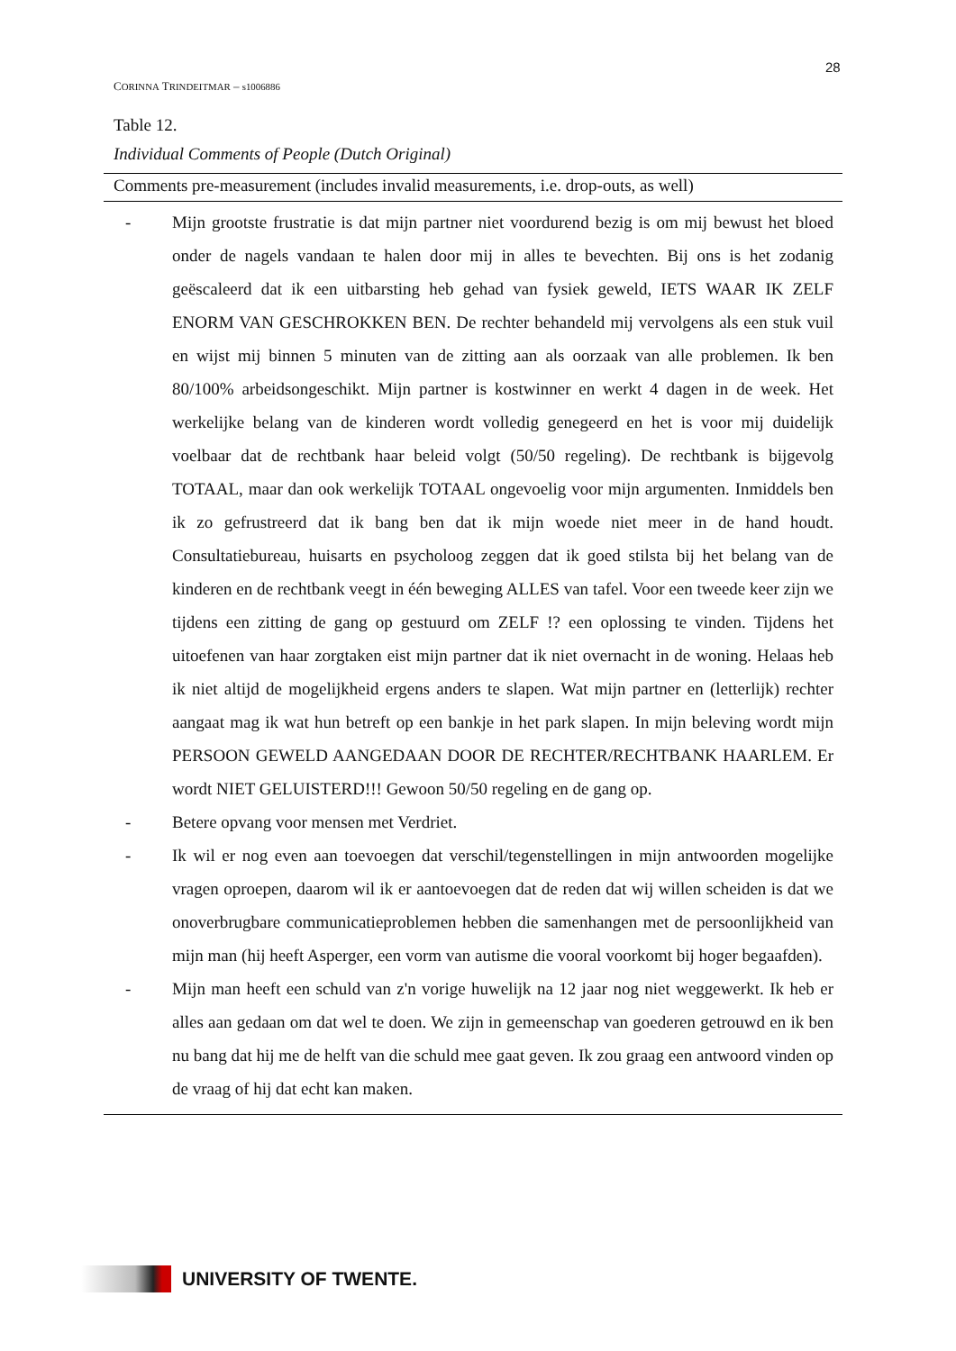28
CORINNA TRINDEITMAR – s1006886
Table 12.
Individual Comments of People (Dutch Original)
| Comments pre-measurement (includes invalid measurements, i.e. drop-outs, as well) |
| --- |
| - Mijn grootste frustratie is dat mijn partner niet voordurend bezig is om mij bewust het bloed onder de nagels vandaan te halen door mij in alles te bevechten. Bij ons is het zodanig geëscaleerd dat ik een uitbarsting heb gehad van fysiek geweld, IETS WAAR IK ZELF ENORM VAN GESCHROKKEN BEN. De rechter behandeld mij vervolgens als een stuk vuil en wijst mij binnen 5 minuten van de zitting aan als oorzaak van alle problemen. Ik ben 80/100% arbeidsongeschikt. Mijn partner is kostwinner en werkt 4 dagen in de week. Het werkelijke belang van de kinderen wordt volledig genegeerd en het is voor mij duidelijk voelbaar dat de rechtbank haar beleid volgt (50/50 regeling). De rechtbank is bijgevolg TOTAAL, maar dan ook werkelijk TOTAAL ongevoelig voor mijn argumenten. Inmiddels ben ik zo gefrustreerd dat ik bang ben dat ik mijn woede niet meer in de hand houdt. Consultatiebureau, huisarts en psycholoog zeggen dat ik goed stilsta bij het belang van de kinderen en de rechtbank veegt in één beweging ALLES van tafel. Voor een tweede keer zijn we tijdens een zitting de gang op gestuurd om ZELF !? een oplossing te vinden. Tijdens het uitoefenen van haar zorgtaken eist mijn partner dat ik niet overnacht in de woning. Helaas heb ik niet altijd de mogelijkheid ergens anders te slapen. Wat mijn partner en (letterlijk) rechter aangaat mag ik wat hun betreft op een bankje in het park slapen. In mijn beleving wordt mijn PERSOON GEWELD AANGEDAAN DOOR DE RECHTER/RECHTBANK HAARLEM. Er wordt NIET GELUISTERD!!! Gewoon 50/50 regeling en de gang op. - Betere opvang voor mensen met Verdriet. - Ik wil er nog even aan toevoegen dat verschil/tegenstellingen in mijn antwoorden mogelijke vragen oproepen, daarom wil ik er aantoevoegen dat de reden dat wij willen scheiden is dat we onoverbrugbare communicatieproblemen hebben die samenhangen met de persoonlijkheid van mijn man (hij heeft Asperger, een vorm van autisme die vooral voorkomt bij hoger begaafden). - Mijn man heeft een schuld van z'n vorige huwelijk na 12 jaar nog niet weggewerkt. Ik heb er alles aan gedaan om dat wel te doen. We zijn in gemeenschap van goederen getrouwd en ik ben nu bang dat hij me de helft van die schuld mee gaat geven. Ik zou graag een antwoord vinden op de vraag of hij dat echt kan maken. |
UNIVERSITY OF TWENTE.